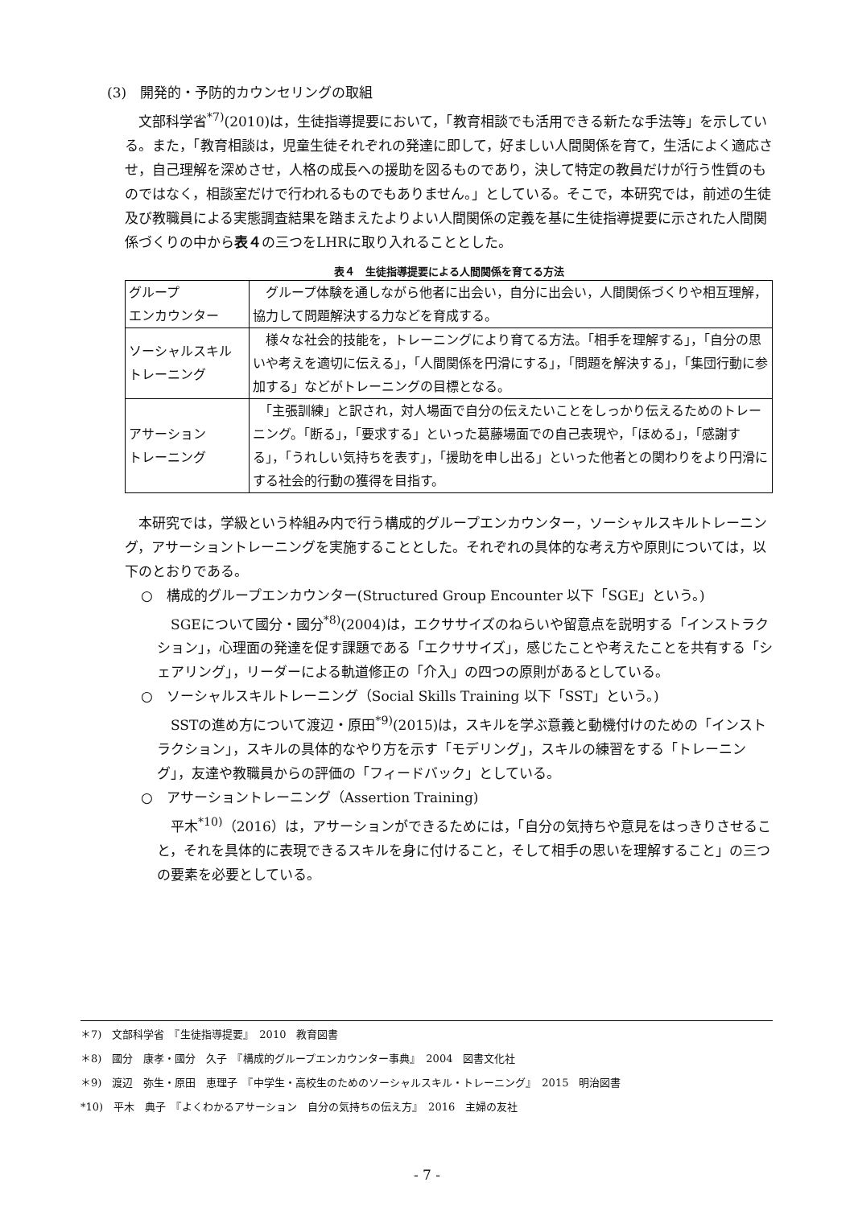(3)　開発的・予防的カウンセリングの取組
文部科学省<sup>*7)</sup>(2010)は，生徒指導提要において，「教育相談でも活用できる新たな手法等」を示している。また，「教育相談は，児童生徒それぞれの発達に即して，好ましい人間関係を育て，生活によく適応させ，自己理解を深めさせ，人格の成長への援助を図るものであり，決して特定の教員だけが行う性質のものではなく，相談室だけで行われるものでもありません。」としている。そこで，本研究では，前述の生徒及び教職員による実態調査結果を踏まえたよりよい人間関係の定義を基に生徒指導提要に示された人間関係づくりの中から表４の三つをLHRに取り入れることとした。
表４　生徒指導提要による人間関係を育てる方法
| グループ エンカウンター | グループ体験を通しながら他者に出会い，自分に出会い，人間関係づくりや相互理解，協力して問題解決する力などを育成する。 |
| ソーシャルスキル トレーニング | 様々な社会的技能を，トレーニングにより育てる方法。「相手を理解する」，「自分の思いや考えを適切に伝える」，「人間関係を円滑にする」，「問題を解決する」，「集団行動に参加する」などがトレーニングの目標となる。 |
| アサーション トレーニング | 「主張訓練」と訳され，対人場面で自分の伝えたいことをしっかり伝えるためのトレーニング。「断る」，「要求する」といった葛藤場面での自己表現や，「ほめる」，「感謝する」，「うれしい気持ちを表す」，「援助を申し出る」といった他者との関わりをより円滑にする社会的行動の獲得を目指す。 |
本研究では，学級という枠組み内で行う構成的グループエンカウンター，ソーシャルスキルトレーニング，アサーショントレーニングを実施することとした。それぞれの具体的な考え方や原則については，以下のとおりである。
○　構成的グループエンカウンター(Structured Group Encounter 以下「SGE」という。)
SGEについて國分・國分<sup>*8)</sup>(2004)は，エクササイズのねらいや留意点を説明する「インストラクション」，心理面の発達を促す課題である「エクササイズ」，感じたことや考えたことを共有する「シェアリング」，リーダーによる軌道修正の「介入」の四つの原則があるとしている。
○　ソーシャルスキルトレーニング（Social Skills Training 以下「SST」という。)
SSTの進め方について渡辺・原田<sup>*9)</sup>(2015)は，スキルを学ぶ意義と動機付けのための「インストラクション」，スキルの具体的なやり方を示す「モデリング」，スキルの練習をする「トレーニング」，友達や教職員からの評価の「フィードバック」としている。
○　アサーショントレーニング（Assertion Training)
平木<sup>*10)</sup>（2016）は，アサーションができるためには，「自分の気持ちや意見をはっきりさせること，それを具体的に表現できるスキルを身に付けること，そして相手の思いを理解すること」の三つの要素を必要としている。
＊7)　文部科学省　『生徒指導提要』　2010　教育図書
＊8)　國分　康孝・國分　久子　『構成的グループエンカウンター事典』　2004　図書文化社
＊9)　渡辺　弥生・原田　恵理子　『中学生・高校生のためのソーシャルスキル・トレーニング』　2015　明治図書
*10)　平木　典子　『よくわかるアサーション　自分の気持ちの伝え方』　2016　主婦の友社
- 7 -